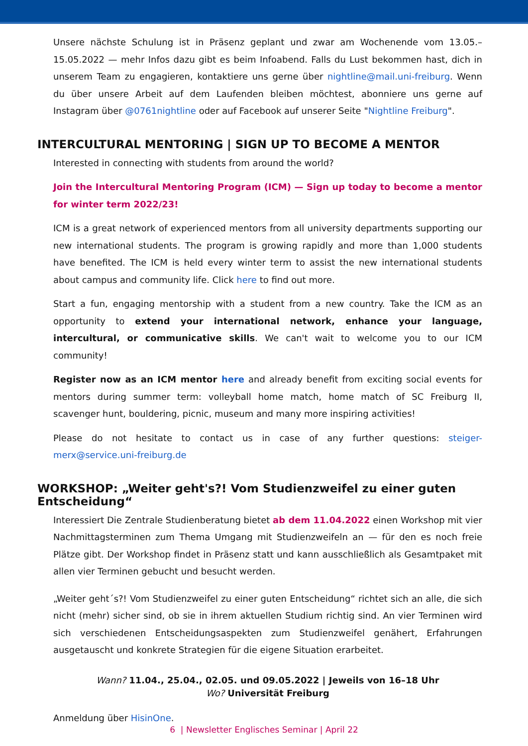Unsere nächste Schulung ist in Präsenz geplant und zwar am Wochenende vom 13.05.–15.05.2022 — mehr Infos dazu gibt es beim Infoabend. Falls du Lust bekommen hast, dich in unserem Team zu engagieren, kontaktiere uns gerne über nightline@mail.uni-freiburg. Wenn du über unsere Arbeit auf dem Laufenden bleiben möchtest, abonniere uns gerne auf Instagram über @0761nightline oder auf Facebook auf unserer Seite "Nightline Freiburg".
INTERCULTURAL MENTORING | SIGN UP TO BECOME A MENTOR
Interested in connecting with students from around the world?
Join the Intercultural Mentoring Program (ICM) — Sign up today to become a mentor for winter term 2022/23!
ICM is a great network of experienced mentors from all university departments supporting our new international students. The program is growing rapidly and more than 1,000 students have benefited. The ICM is held every winter term to assist the new international students about campus and community life. Click here to find out more.
Start a fun, engaging mentorship with a student from a new country. Take the ICM as an opportunity to extend your international network, enhance your language, intercultural, or communicative skills. We can't wait to welcome you to our ICM community!
Register now as an ICM mentor here and already benefit from exciting social events for mentors during summer term: volleyball home match, home match of SC Freiburg II, scavenger hunt, bouldering, picnic, museum and many more inspiring activities!
Please do not hesitate to contact us in case of any further questions: steiger-merx@service.uni-freiburg.de
WORKSHOP: „Weiter geht's?! Vom Studienzweifel zu einer guten Entscheidung“
Interessiert Die Zentrale Studienberatung bietet ab dem 11.04.2022 einen Workshop mit vier Nachmittagsterminen zum Thema Umgang mit Studienzweifeln an — für den es noch freie Plätze gibt. Der Workshop findet in Präsenz statt und kann ausschließlich als Gesamtpaket mit allen vier Terminen gebucht und besucht werden.
„Weiter geht´s?! Vom Studienzweifel zu einer guten Entscheidung“ richtet sich an alle, die sich nicht (mehr) sicher sind, ob sie in ihrem aktuellen Studium richtig sind. An vier Terminen wird sich verschiedenen Entscheidungsaspekten zum Studienzweifel genähert, Erfahrungen ausgetauscht und konkrete Strategien für die eigene Situation erarbeitet.
Wann? 11.04., 25.04., 02.05. und 09.05.2022 | Jeweils von 16–18 Uhr
Wo? Universität Freiburg
Anmeldung über HisinOne.
6 | Newsletter Englisches Seminar | April 22